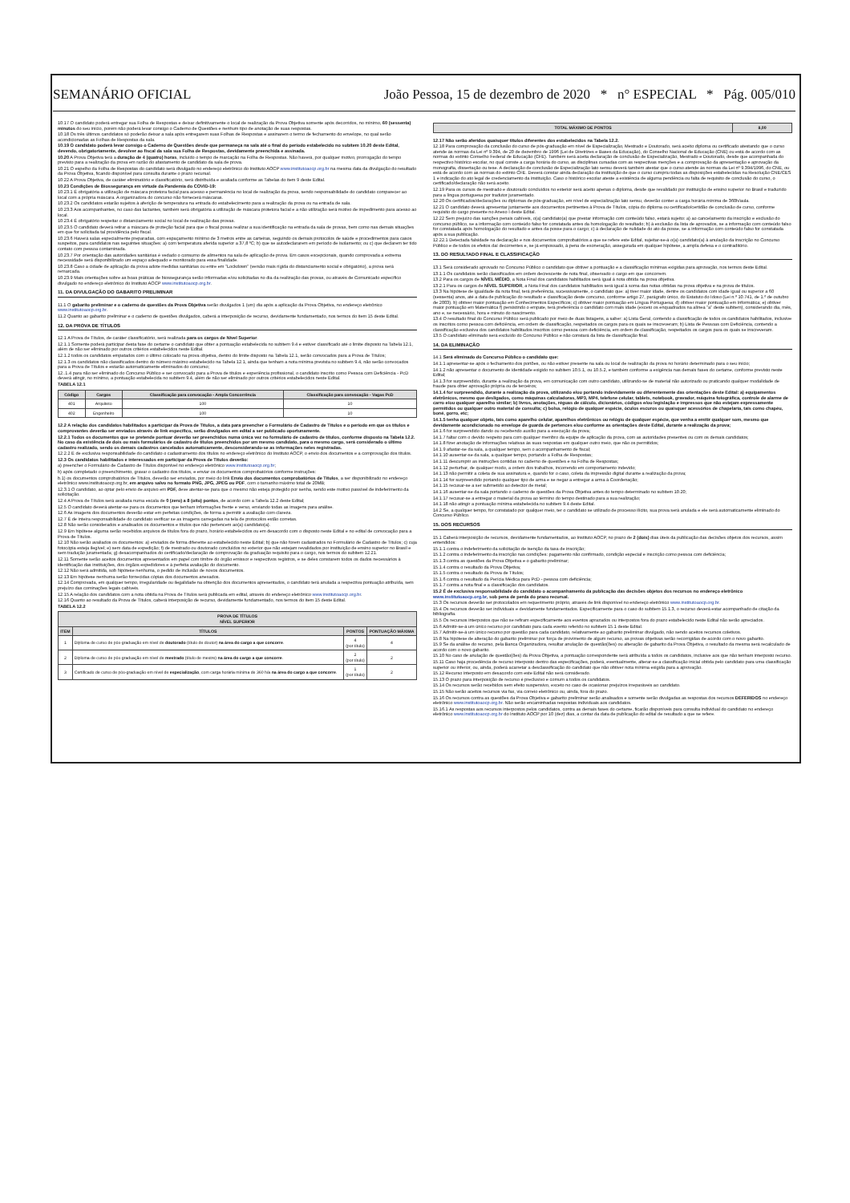SEMANÁRIO OFICIAL João Pessoa, 15 de dezembro de 2020 * n° ESPECIAL * Pág. 005/010
10.17 O candidato poderá entregar sua Folha de Respostas e deixar definitivamente o local de realização da Prova Objetiva somente após decorridos, no mínimo, 60 (sessenta) minutos do seu início, porém não poderá levar consigo o Caderno de Questões e nenhum tipo de anotação de suas respostas.
10.18 Os três últimos candidatos só poderão deixar a sala após entregarem suas Folhas de Respostas e assinarem o termo de fechamento do envelope, no qual serão acondicionadas as Folhas de Respostas da sala.
10.19 O candidato poderá levar consigo o Caderno de Questões desde que permaneça na sala até o final do período estabelecido no subitem 10.20 deste Edital, devendo, obrigatoriamente, devolver ao fiscal da sala sua Folha de Respostas, devidamente preenchida e assinada.
10.20 A Prova Objetiva terá a duração de 4 (quatro) horas, incluído o tempo de marcação na Folha de Respostas. Não haverá, por qualquer motivo, prorrogação do tempo previsto para a realização da prova em razão do afastamento de candidato da sala de prova.
10.21 O espelho da Folha de Respostas do candidato será divulgado no endereço eletrônico do Instituto AOCP www.institutoaocp.org.br na mesma data da divulgação do resultado da Prova Objetiva, ficando disponível para consulta durante o prazo recursal.
10.22 A Prova Objetiva, de caráter eliminatório e classificatório, será distribuída e avaliada conforme as Tabelas do item 9 deste Edital.
10.23 Condições de Biossegurança em virtude da Pandemia do COVID-19:
10.23.1 É obrigatória a utilização de máscara protetora facial para acesso e permanência no local de realização da prova, sendo responsabilidade do candidato comparecer ao local com a própria máscara. A organizadora do concurso não fornecerá máscaras.
10.23.2 Os candidatos estarão sujeitos à aferição de temperatura na entrada do estabelecimento para a realização da prova ou na entrada de sala.
10.23.3 Aos acompanhantes, no caso das lactantes, também será obrigatória a utilização de máscara protetora facial e a não utilização será motivo de impedimento para acesso ao local.
10.23.4 É obrigatório respeitar o distanciamento social no local de realização das provas.
10.23.5 O candidato deverá retirar a máscara de proteção facial para que o fiscal possa realizar a sua identificação na entrada da sala de provas, bem como nas demais situações em que for solicitada tal providência pelo fiscal.
10.23.6 Haverá salas especialmente preparadas, com espaçamento mínimo de 3 metros entre as carteiras, seguindo os demais protocolos de saúde e procedimentos para casos suspeitos, para candidatos nas seguintes situações: a) com temperatura aferida superior a 37,8 ºC; b) que se autodeclararem em período de isolamento; ou c) que declarem ter tido contato com pessoa contaminada.
10.23.7 Por orientação das autoridades sanitárias é vedado o consumo de alimentos na sala de aplicação de prova. Em casos excepcionais, quando comprovada a extrema necessidade será disponibilizado um espaço adequado e monitorado para essa finalidade.
10.23.8 Caso a cidade de aplicação da prova adote medidas sanitárias ou entre em "Lockdown" (versão mais rígida do distanciamento social e obrigatório), a prova será remarcada.
10.23.9 Mais orientações sobre as boas práticas de biossegurança serão informadas e/ou solicitadas no dia da realização das provas, ou através de Comunicado específico divulgado no endereço eletrônico do Instituto AOCP www.institutoaocp.org.br.
11. DA DIVULGAÇÃO DO GABARITO PRELIMINAR
11.1 O gabarito preliminar e o caderno de questões da Prova Objetiva serão divulgados 1 (um) dia após a aplicação da Prova Objetiva, no endereço eletrônico www.institutoaocp.org.br.
11.2 Quanto ao gabarito preliminar e o caderno de questões divulgados, caberá a interposição de recurso, devidamente fundamentado, nos termos do item 15 deste Edital.
12. DA PROVA DE TÍTULOS
12.1 A Prova de Títulos, de caráter classificatório, será realizada para os cargos de Nível Superior.
12.1.1 Somente poderá participar desta fase do certame o candidato que obter a pontuação estabelecida no subitem 9.4 e estiver classificado até o limite disposto na Tabela 12.1, além de não ser eliminado por outros critérios estabelecidos neste Edital.
12.1.2 todos os candidatos empatados com o último colocado na prova objetiva, dentro do limite disposto na Tabela 12.1, serão convocados para a Prova de Títulos;
12.1.3 os candidatos não classificados dentro do número máximo estabelecido na Tabela 12.1, ainda que tenham a nota mínima prevista no subitem 9.4, não serão convocados para a Prova de Títulos e estarão automaticamente eliminados do concurso;
12..1.4 para não ser eliminado do Concurso Público e ser convocado para a Prova de títulos e experiência profissional, o candidato inscrito como Pessoa com Deficiência - PcD deverá atingir, no mínimo, a pontuação estabelecida no subitem 9.4, além de não ser eliminado por outros critérios estabelecidos neste Edital.
TABELA 12.1
| Código | Cargos | Classificação para convocação - Ampla Concorrência | Classificação para convocação - Vagas PcD |
| --- | --- | --- | --- |
| 401 | Arquiteto | 100 | 10 |
| 402 | Engenheiro | 100 | 10 |
12.2 A relação dos candidatos habilitados a participar da Prova de Títulos, a data para preencher o Formulário de Cadastro de Títulos e o período em que os títulos e comprovantes deverão ser enviados através de link específico, serão divulgados em edital a ser publicado oportunamente.
12.2.1 Todos os documentos que se pretende pontuar deverão ser preenchidos numa única vez no formulário de cadastro de títulos, conforme disposto na Tabela 12.2. No caso da existência de dois ou mais formulários de cadastro de títulos preenchidos por um mesmo candidato, para o mesmo cargo, será considerado o último cadastro realizado, sendo os demais cadastros cancelados automaticamente, desconsiderando-se as informações neles registradas.
12.2.2 É de exclusiva responsabilidade do candidato o cadastramento dos títulos no endereço eletrônico do Instituto AOCP, o envio dos documentos e a comprovação dos títulos.
12.3 Os candidatos habilitados e interessados em participar da Prova de Títulos deverão:
a) preencher o Formulário de Cadastro de Títulos disponível no endereço eletrônico www.institutoaocp.org.br;
b) após completado o preenchimento, gravar o cadastro dos títulos, e enviar os documentos comprobatórios conforme instruções:
b.1) os documentos comprobatórios de Títulos, deverão ser enviados, por meio do link Envio dos documentos comprobatórios de Títulos, a ser disponibilizado no endereço eletrônico www.institutoaocp.org.br, em arquivo salvo no formato PNG, JPG, JPEG ou PDF, com o tamanho máximo total de 20MB;
12.3.1 O candidato, ao optar pelo envio de arquivo em PDF, deve atentar-se para que o mesmo não esteja protegido por senha, sendo este motivo passível de indeferimento da solicitação.
12.4 A Prova de Títulos será avaliada numa escala de 0 (zero) a 8 (oito) pontos, de acordo com a Tabela 12.2 deste Edital;
12.5 O candidato deverá atentar-se para os documentos que tenham informações frente e verso, enviando todas as imagens para análise.
12.6 As imagens dos documentos deverão estar em perfeitas condições, de forma a permitir a avaliação com clareza.
12.7 É de inteira responsabilidade do candidato verificar se as imagens carregadas na tela de protocolos estão corretas.
12.8 Não serão considerados e analisados os documentos e títulos que não pertencem ao(a) candidato(a).
12.9 Em hipótese alguma serão recebidos arquivos de títulos fora do prazo, horário estabelecidos ou em desacordo com o disposto neste Edital e no edital de convocação para a Prova de Títulos.
12.10 Não serão avaliados os documentos: a) enviados de forma diferente ao estabelecido neste Edital; b) que não forem cadastrados no Formulário de Cadastro de Títulos; c) cuja fotocópia esteja ilegível; e) sem data de expedição; f) de mestrado ou doutorado concluídos no exterior que não estejam revalidados por instituição de ensino superior no Brasil e sem tradução juramentada; g) desacompanhados do certificado/declaração de comprovação da graduação requisito para o cargo, nos termos do subitem 12.21.
12.11 Somente serão aceitos documentos apresentados em papel com timbre do órgão emissor e respectivos registros, e se deles constarem todos os dados necessários à identificação das instituições, dos órgãos expedidores e à perfeita avaliação do documento.
12.12 Não será admitida, sob hipótese nenhuma, o pedido de inclusão de novos documentos.
12.13 Em hipótese nenhuma serão fornecidas cópias dos documentos anexados.
12.14 Comprovada, em qualquer tempo, irregularidade ou ilegalidade na obtenção dos documentos apresentados, o candidato terá anulada a respectiva pontuação atribuída, sem prejuízo das cominações legais cabíveis.
12.15 A relação dos candidatos com a nota obtida na Prova de Títulos será publicada em edital, através do endereço eletrônico www.institutoaocp.org.br.
12.16 Quanto ao resultado da Prova de Títulos, caberá interposição de recurso, devidamente fundamentado, nos termos do item 15 deste Edital.
TABELA 12.2
| PROVA DE TÍTULOS NÍVEL SUPERIOR | | | |
| --- | --- | --- | --- |
| ITEM | TÍTULOS | PONTOS | PONTUAÇÃO MÁXIMA |
| 1 | Diploma de curso de pós-graduação em nível de doutorado (título de doutor) na área do cargo a que concorre . | 4 (por título) | 4 |
| 2 | Diploma de curso de pós-graduação em nível de mestrado (título de mestre) na área do cargo a que concorre . | 2 (por título) | 2 |
| 3 | Certificado de curso de pós-graduação em nível de especialização , com carga horária mínima de 360 h/a na área do cargo a que concorre . | 1 (por título) | 2 |
| TOTAL MÁXIMO DE PONTOS | 8,00 |
| --- | --- |
12.17 Não serão aferidos quaisquer títulos diferentes dos estabelecidos na Tabela 12.2.
12.18 Para comprovação da conclusão do curso de pós-graduação em nível de Especialização, Mestrado e Doutorado, será aceito diploma ou certificado atestando que o curso atende às normas da Lei nº 9.394, de 20 de dezembro de 1996 (Lei de Diretrizes e Bases da Educação), do Conselho Nacional de Educação (CNE) ou está de acordo com as normas do extinto Conselho Federal de Educação (CFE). Também será aceita declaração de conclusão de Especialização, Mestrado e Doutorado, desde que acompanhada do respectivo histórico escolar, no qual conste a carga horária do curso, as disciplinas cursadas com as respectivas menções e a comprovação da apresentação e aprovação da monografia, dissertação ou tese. A declaração de conclusão de Especialização lato sensu deverá também atestar que o curso atende às normas da Lei nº 9.394/1996, do CNE, ou está de acordo com as normas do extinto CFE. Deverá constar ainda declaração da instituição de que o curso cumpriu todas as disposições estabelecidas na Resolução CNE/CES 1 e indicação do ato legal de credenciamento da instituição. Caso o histórico escolar ateste a existência de alguma pendência ou falta de requisito de conclusão do curso, o certificado/declaração não será aceito.
12.19 Para os cursos de mestrado e doutorado concluídos no exterior será aceito apenas o diploma, desde que revalidado por instituição de ensino superior no Brasil e traduzido para a língua portuguesa por tradutor juramentado.
12.20 Os certificados/declarações ou diplomas de pós-graduação, em nível de especialização lato sensu, deverão conter a carga horária mínima de 360h/aula.
12.21 O candidato deverá apresentar juntamente aos documentos pertinentes à Prova de Títulos, cópia do diploma ou certificado/certidão de conclusão de curso, conforme requisito do cargo presente no Anexo I deste Edital.
12.22 Sem prejuízo das sanções penais cabíveis, o(a) candidato(a) que prestar informação com conteúdo falso, estará sujeito: a) ao cancelamento da inscrição e exclusão do concurso público, se a informação com conteúdo falso for constatada antes da homologação do resultado; b) à exclusão da lista de aprovados, se a informação com conteúdo falso for constatada após homologação do resultado e antes da posse para o cargo; c) à declaração de nulidade do ato da posse, se a informação com conteúdo falso for constatada após a sua publicação.
12.22.1 Detectada falsidade na declaração e nos documentos comprobatórios a que se refere este Edital, sujeitar-se-á o(a) candidato(a) à anulação da inscrição no Concurso Público e de todos os efeitos daí decorrentes e, se já empossado, à pena de exoneração, assegurada em qualquer hipótese, a ampla defesa e o contraditório.
13. DO RESULTADO FINAL E CLASSIFICAÇÃO
13.1 Será considerado aprovado no Concurso Público o candidato que obtiver a pontuação e a classificação mínimas exigidas para aprovação, nos termos deste Edital.
13.1.1 Os candidatos serão classificados em ordem decrescente de nota final, observado o cargo em que concorrem.
13.2 Para os cargos de NÍVEL MÉDIO, a Nota Final dos candidatos habilitados será igual à nota obtida na prova objetiva.
13.2.1 Para os cargos de NÍVEL SUPERIOR, a Nota Final dos candidatos habilitados será igual à soma das notas obtidas na prova objetiva e na prova de títulos.
13.3 Na hipótese de igualdade da nota final, terá preferência, sucessivamente, o candidato que: a) tiver maior idade, dentre os candidatos com idade igual ou superior a 60 (sessenta) anos, até a data de publicação do resultado e classificação deste concurso, conforme artigo 27, parágrafo único, do Estatuto do Idoso (Lei n.º 10.741, de 1.º de outubro de 2003). b) obtiver maior pontuação em Conhecimentos Específicos; c) obtiver maior pontuação em Língua Portuguesa; d) obtiver maior pontuação em Informática; e) obtiver maior pontuação em Matemática f) persistindo o empate, terá preferência o candidato com mais idade (exceto os enquadrados na alínea "a" deste subitem), considerando dia, mês, ano e, se necessário, hora e minuto do nascimento.
13.4 O resultado final do Concurso Público será publicado por meio de duas listagens, a saber: a) Lista Geral, contendo a classificação de todos os candidatos habilitados, inclusive os inscritos como pessoa com deficiência, em ordem de classificação, respeitados os cargos para os quais se inscreveram; b) Lista de Pessoas com Deficiência, contendo a classificação exclusiva dos candidatos habilitados inscritos como pessoa com deficiência, em ordem de classificação, respeitados os cargos para os quais se inscreveram.
13.5 O candidato eliminado será excluído do Concurso Público e não constará da lista de classificação final.
14. DA ELIMINAÇÃO
14.1 Será eliminado do Concurso Público o candidato que:
14.1.1 apresentar-se após o fechamento dos portões, ou não estiver presente na sala ou local de realização da prova no horário determinado para o seu início;
14.1.2 não apresentar o documento de identidade exigido no subitem 10.5.1, ou 10.5.2, e também conforme a exigência nas demais fases do certame, conforme previsto neste Edital;
14.1.3 for surpreendido, durante a realização da prova, em comunicação com outro candidato, utilizando-se de material não autorizado ou praticando qualquer modalidade de fraude para obter aprovação própria ou de terceiros;
14.1.4 for surpreendido, durante a realização da prova, utilizando e/ou portando indevidamente ou diferentemente das orientações deste Edital: a) equipamentos eletrônicos, mesmo que desligados, como máquinas calculadoras, MP3, MP4, telefone celular, tablets, notebook, gravador, máquina fotográfica, controle de alarme de carro e/ou qualquer aparelho similar; b) livros, anotações, réguas de cálculo, dicionários, códigos e/ou legislação e impressos que não estejam expressamente permitidos ou qualquer outro material de consulta; c) bolsa, relógio de qualquer espécie, óculos escuros ou quaisquer acessórios de chapelaria, tais como chapéu, boné, gorro, etc;
14.1.5 tenha qualquer objeto, tais como aparelho celular, aparelhos eletrônicos ou relógio de qualquer espécie, que venha a emitir qualquer som, mesmo que devidamente acondicionado no envelope de guarda de pertences e/ou conforme as orientações deste Edital, durante a realização da prova;
14.1.6 for surpreendido dando ou recebendo auxílio para a execução da prova;
14.1.7 faltar com o devido respeito para com qualquer membro da equipe de aplicação da prova, com as autoridades presentes ou com os demais candidatos;
14.1.8 fizer anotação de informações relativas às suas respostas em qualquer outro meio, que não os permitidos;
14.1.9 afastar-se da sala, a qualquer tempo, sem o acompanhamento de fiscal;
14.1.10 ausentar-se da sala, a qualquer tempo, portando a Folha de Respostas;
14.1.11 descumprir as instruções contidas no caderno de questões e na Folha de Respostas;
14.1.12 perturbar, de qualquer modo, a ordem dos trabalhos, incorrendo em comportamento indevido;
14.1.13 não permitir a coleta de sua assinatura e, quando for o caso, coleta da impressão digital durante a realização da prova;
14.1.14 for surpreendido portando qualquer tipo de arma e se negar a entregar a arma à Coordenação;
14.1.15 recusar-se a ser submetido ao detector de metal;
14.1.16 ausentar-se da sala portando o caderno de questões da Prova Objetiva antes do tempo determinado no subitem 10.20;
14.1.17 recusar-se a entregar o material da prova ao término do tempo destinado para a sua realização;
14.1.18 não atingir a pontuação mínima estabelecida no subitem 9.4 deste Edital.
14.2 Se, a qualquer tempo, for constatado por qualquer meio, ter o candidato se utilizado de processo ilícito, sua prova será anulada e ele será automaticamente eliminado do Concurso Público.
15. DOS RECURSOS
15.1 Caberá interposição de recursos, devidamente fundamentados, ao Instituto AOCP, no prazo de 2 (dois) dias úteis da publicação das decisões objetos dos recursos, assim entendidos:
15.1.1 contra o indeferimento da solicitação de isenção da taxa de inscrição;
15.1.2 contra o indeferimento da inscrição nas condições: pagamento não confirmado, condição especial e inscrição como pessoa com deficiência;
15.1.3 contra as questões da Prova Objetiva e o gabarito preliminar;
15.1.4 contra o resultado da Prova Objetiva;
15.1.5 contra o resultado da Prova de Títulos;
15.1.6 contra o resultado da Perícia Médica para PcD - pessoa com deficiência;
15.1.7 contra a nota final e a classificação dos candidatos.
15.2 É de exclusiva responsabilidade do candidato o acompanhamento da publicação das decisões objetos dos recursos no endereço eletrônico www.institutoaocp.org.br, sob pena de perda do prazo recursal.
15.3 Os recursos deverão ser protocolados em requerimento próprio, através de link disponível no endereço eletrônico www.institutoaocp.org.br.
15.4 Os recursos deverão ser individuais e devidamente fundamentados. Especificamente para o caso do subitem 15.1.3, o recurso deverá estar acompanhado de citação da bibliografia.
15.5 Os recursos interpostos que não se refiram especificamente aos eventos aprazados ou interpostos fora do prazo estabelecido neste Edital não serão apreciados.
15.6 Admitir-se-á um único recurso por candidato para cada evento referido no subitem 15.1 deste Edital.
15.7 Admitir-se-á um único recurso por questão para cada candidato, relativamente ao gabarito preliminar divulgado, não sendo aceitos recursos coletivos.
15.8 Na hipótese de alteração do gabarito preliminar por força de provimento de algum recurso, as provas objetivas serão recorrigidas de acordo com o novo gabarito.
15.9 Se da análise do recurso, pela Banca Organizadora, resultar anulação de questão(ões) ou alteração de gabarito da Prova Objetiva, o resultado da mesma será recalculado de acordo com o novo gabarito.
15.10 No caso de anulação de questão(ões) da Prova Objetiva, a pontuação correspondente será atribuída a todos os candidatos, inclusive aos que não tenham interposto recurso.
15.11 Caso haja procedência de recurso interposto dentro das especificações, poderá, eventualmente, alterar-se a classificação inicial obtida pelo candidato para uma classificação superior ou inferior, ou, ainda, poderá acarretar a desclassificação do candidato que não obtiver nota mínima exigida para a aprovação.
15.12 Recurso interposto em desacordo com este Edital não será considerado.
15.13 O prazo para interposição de recurso é preclusivo e comum a todos os candidatos.
15.14 Os recursos serão recebidos sem efeito suspensivo, exceto no caso de ocasionar prejuízos irreparáveis ao candidato.
15.15 Não serão aceitos recursos via fax, via correio eletrônico ou, ainda, fora do prazo.
15.16 Os recursos contra as questões da Prova Objetiva e gabarito preliminar serão analisados e somente serão divulgadas as respostas dos recursos DEFERIDOS no endereço eletrônico www.institutoaocp.org.br. Não serão encaminhadas respostas individuais aos candidatos.
15.16.1 As respostas aos recursos interpostos pelos candidatos, contra as demais fases do certame, ficarão disponíveis para consulta individual do candidato no endereço eletrônico www.institutoaocp.org.br do Instituto AOCP por 10 (dez) dias, a contar da data de publicação do edital de resultado a que se refere.